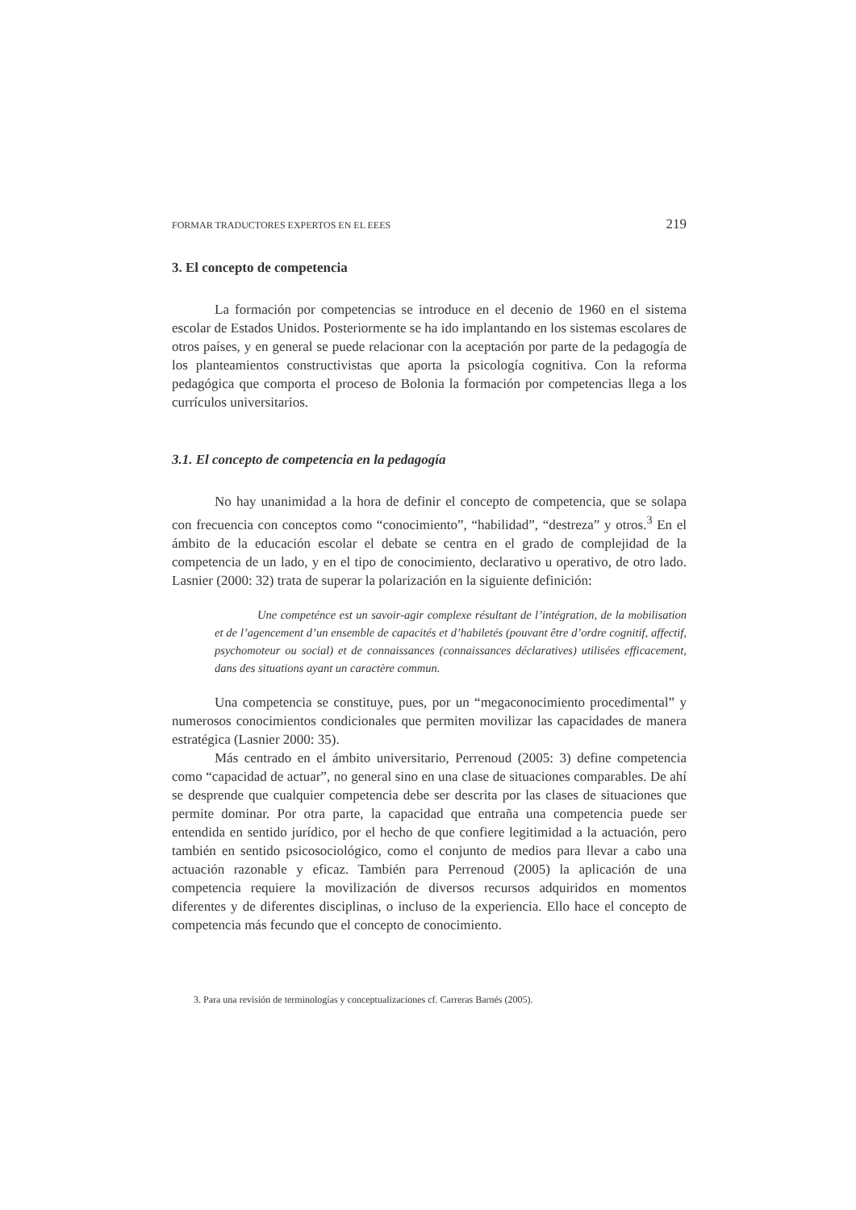FORMAR TRADUCTORES EXPERTOS EN EL EEES 219
3. El concepto de competencia
La formación por competencias se introduce en el decenio de 1960 en el sistema escolar de Estados Unidos. Posteriormente se ha ido implantando en los sistemas escolares de otros países, y en general se puede relacionar con la aceptación por parte de la pedagogía de los planteamientos constructivistas que aporta la psicología cognitiva. Con la reforma pedagógica que comporta el proceso de Bolonia la formación por competencias llega a los currículos universitarios.
3.1. El concepto de competencia en la pedagogía
No hay unanimidad a la hora de definir el concepto de competencia, que se solapa con frecuencia con conceptos como “conocimiento”, “habilidad”, “destreza” y otros.<sup>3</sup> En el ámbito de la educación escolar el debate se centra en el grado de complejidad de la competencia de un lado, y en el tipo de conocimiento, declarativo u operativo, de otro lado. Lasnier (2000: 32) trata de superar la polarización en la siguiente definición:
Une competénce est un savoir-agir complexe résultant de l’intégration, de la mobilisation et de l’agencement d’un ensemble de capacités et d’habiletés (pouvant être d’ordre cognitif, affectif, psychomoteur ou social) et de connaissances (connaissances déclaratives) utilisées efficacement, dans des situations ayant un caractère commun.
Una competencia se constituye, pues, por un “megaconocimiento procedimental” y numerosos conocimientos condicionales que permiten movilizar las capacidades de manera estratégica (Lasnier 2000: 35).
Más centrado en el ámbito universitario, Perrenoud (2005: 3) define competencia como “capacidad de actuar”, no general sino en una clase de situaciones comparables. De ahí se desprende que cualquier competencia debe ser descrita por las clases de situaciones que permite dominar. Por otra parte, la capacidad que entraña una competencia puede ser entendida en sentido jurídico, por el hecho de que confiere legitimidad a la actuación, pero también en sentido psicosociológico, como el conjunto de medios para llevar a cabo una actuación razonable y eficaz. También para Perrenoud (2005) la aplicación de una competencia requiere la movilización de diversos recursos adquiridos en momentos diferentes y de diferentes disciplinas, o incluso de la experiencia. Ello hace el concepto de competencia más fecundo que el concepto de conocimiento.
3. Para una revisión de terminologías y conceptualizaciones cf. Carreras Barnés (2005).